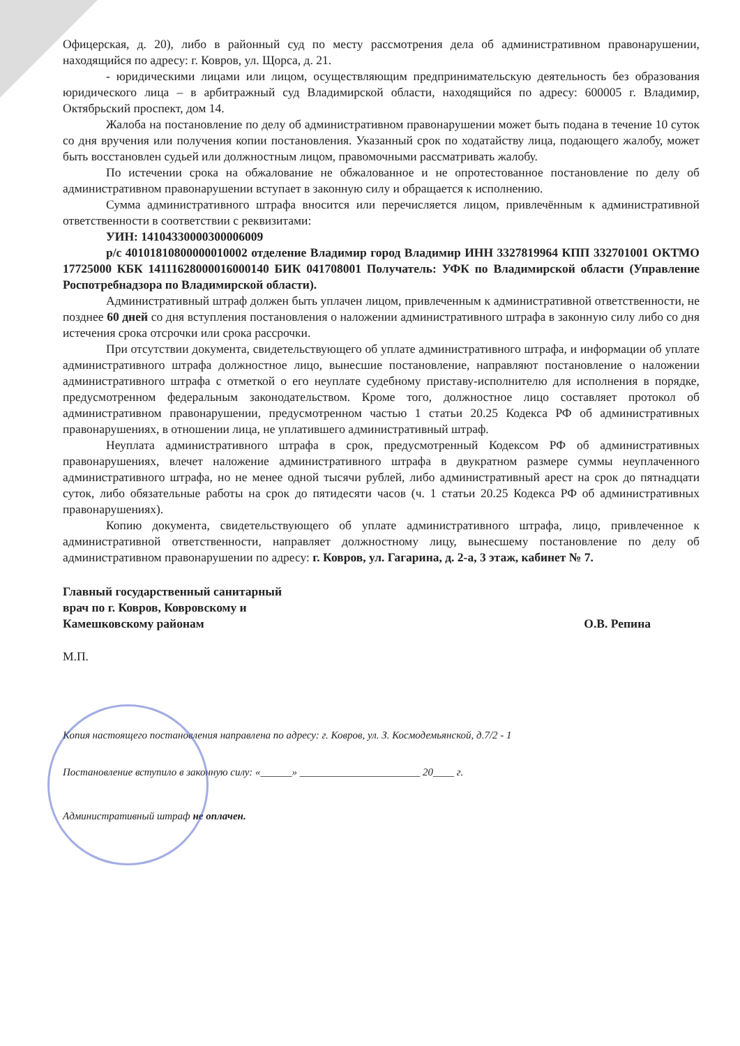Офицерская, д. 20), либо в районный суд по месту рассмотрения дела об административном правонарушении, находящийся по адресу: г. Ковров, ул. Щорса, д. 21.
- юридическими лицами или лицом, осуществляющим предпринимательскую деятельность без образования юридического лица – в арбитражный суд Владимирской области, находящийся по адресу: 600005 г. Владимир, Октябрьский проспект, дом 14.
Жалоба на постановление по делу об административном правонарушении может быть подана в течение 10 суток со дня вручения или получения копии постановления. Указанный срок по ходатайству лица, подающего жалобу, может быть восстановлен судьей или должностным лицом, правомочными рассматривать жалобу.
По истечении срока на обжалование не обжалованное и не опротестованное постановление по делу об административном правонарушении вступает в законную силу и обращается к исполнению.
Сумма административного штрафа вносится или перечисляется лицом, привлечённым к административной ответственности в соответствии с реквизитами:
УИН: 14104330000300006009
р/с 40101810800000010002 отделение Владимир город Владимир ИНН 3327819964 КПП 332701001 ОКТМО 17725000 КБК 14111628000016000140 БИК 041708001 Получатель: УФК по Владимирской области (Управление Роспотребнадзора по Владимирской области).
Административный штраф должен быть уплачен лицом, привлеченным к административной ответственности, не позднее 60 дней со дня вступления постановления о наложении административного штрафа в законную силу либо со дня истечения срока отсрочки или срока рассрочки.
При отсутствии документа, свидетельствующего об уплате административного штрафа, и информации об уплате административного штрафа должностное лицо, вынесшие постановление, направляют постановление о наложении административного штрафа с отметкой о его неуплате судебному приставу-исполнителю для исполнения в порядке, предусмотренном федеральным законодательством. Кроме того, должностное лицо составляет протокол об административном правонарушении, предусмотренном частью 1 статьи 20.25 Кодекса РФ об административных правонарушениях, в отношении лица, не уплатившего административный штраф.
Неуплата административного штрафа в срок, предусмотренный Кодексом РФ об административных правонарушениях, влечет наложение административного штрафа в двукратном размере суммы неуплаченного административного штрафа, но не менее одной тысячи рублей, либо административный арест на срок до пятнадцати суток, либо обязательные работы на срок до пятидесяти часов (ч. 1 статьи 20.25 Кодекса РФ об административных правонарушениях).
Копию документа, свидетельствующего об уплате административного штрафа, лицо, привлеченное к административной ответственности, направляет должностному лицу, вынесшему постановление по делу об административном правонарушении по адресу: г. Ковров, ул. Гагарина, д. 2-а, 3 этаж, кабинет № 7.
Главный государственный санитарный
врач по г. Ковров, Ковровскому и
Камешковскому районам
О.В. Репина
М.П.
Копия настоящего постановления направлена по адресу: г. Ковров, ул. З. Космодемьянской, д.7/2 - 1
Постановление вступило в законную силу: «______» _______________________ 20____ г.
Административный штраф не оплачен.